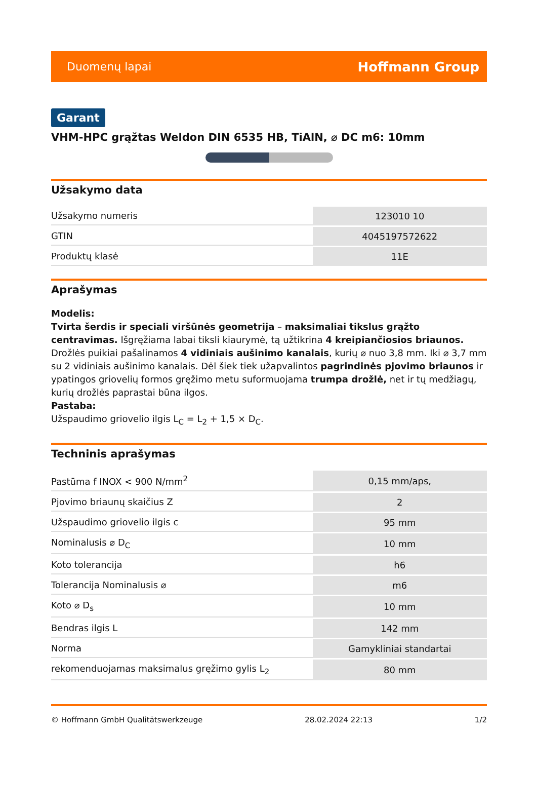Duomenų lapai Hoffmann Group
Garant
VHM-HPC grąžtas Weldon DIN 6535 HB, TiAlN, ⌀ DC m6: 10mm
Užsakymo data
| Užsakymo numeris | 123010 10 |
| GTIN | 4045197572622 |
| Produktų klasė | 11E |
Aprašymas
Modelis:
Tvirta šerdis ir speciali viršūnės geometrija – maksimaliai tikslus grąžto centravimas. Išgręžiama labai tiksli kiaurymė, tą užtikrina 4 kreipiančiosios briaunos. Drožlės puikiai pašalinamos 4 vidiniais aušinimo kanalais, kurių ⌀ nuo 3,8 mm. Iki ⌀ 3,7 mm su 2 vidiniais aušinimo kanalais. Dėl šiek tiek užapvalintos pagrindinės pjovimo briaunos ir ypatingos griovelių formos gręžimo metu suformuojama trumpa drožlė, net ir tų medžiagų, kurių drožlės paprastai būna ilgos.
Pastaba:
Užspaudimo griovelio ilgis L<sub>C</sub> = L<sub>2</sub> + 1,5 × D<sub>C</sub>.
Techninis aprašymas
| Pastūma f INOX < 900 N/mm<sup>2</sup> | 0,15 mm/aps, |
| Pjovimo briaunų skaičius Z | 2 |
| Užspaudimo griovelio ilgis c | 95 mm |
| Nominalusis ⌀ D<sub>C</sub> | 10 mm |
| Koto tolerancija | h6 |
| Tolerancija Nominalusis ⌀ | m6 |
| Koto ⌀ D<sub>s</sub> | 10 mm |
| Bendras ilgis L | 142 mm |
| Norma | Gamykliniai standartai |
| rekomenduojamas maksimalus gręžimo gylis L<sub>2</sub> | 80 mm |
© Hoffmann GmbH Qualitätswerkzeuge 28.02.2024 22:13 1/2